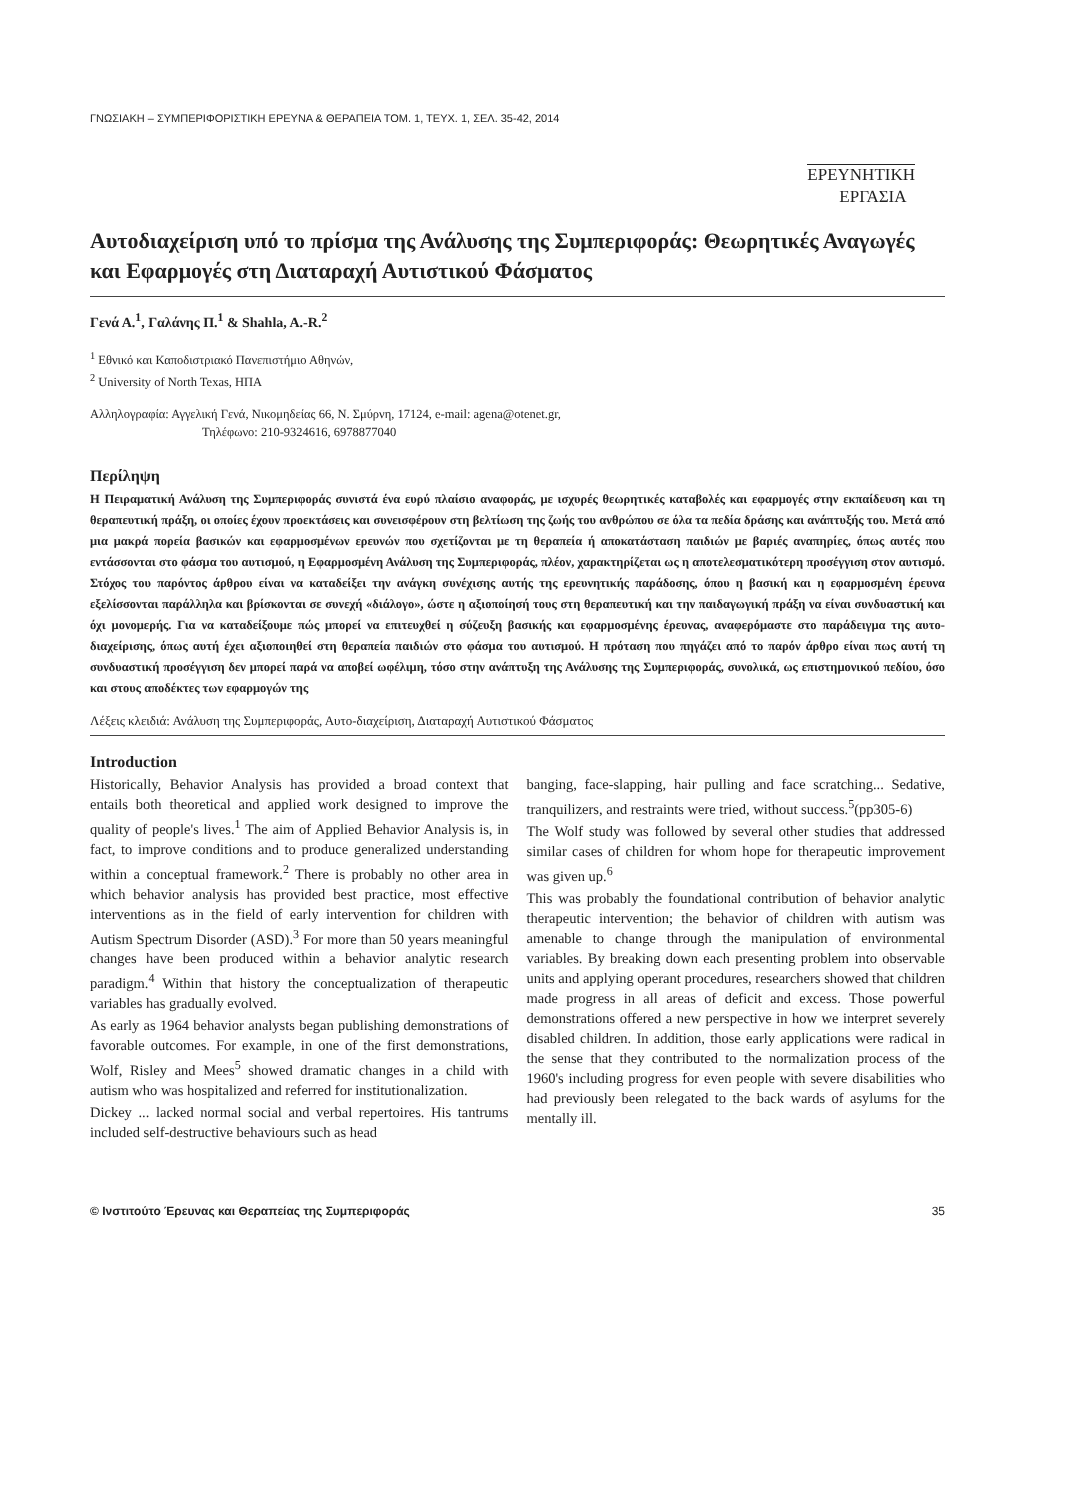ΓΝΩΣΙΑΚΗ – ΣΥΜΠΕΡΙΦΟΡΙΣΤΙΚΗ ΕΡΕΥΝΑ & ΘΕΡΑΠΕΙΑ ΤΟΜ. 1, ΤΕΥΧ. 1, ΣΕΛ. 35-42, 2014
ΕΡΕΥΝΗΤΙΚΗ
ΕΡΓΑΣΙΑ
Αυτοδιαχείριση υπό το πρίσμα της Ανάλυσης της Συμπεριφοράς: Θεωρητικές Αναγωγές και Εφαρμογές στη Διαταραχή Αυτιστικού Φάσματος
Γενά Α.<sup>1</sup>, Γαλάνης Π.<sup>1</sup> & Shahla, A.-R.<sup>2</sup>
<sup>1</sup> Εθνικό και Καποδιστριακό Πανεπιστήμιο Αθηνών,
<sup>2</sup> University of North Texas, ΗΠΑ
Αλληλογραφία: Αγγελική Γενά, Νικομηδείας 66, Ν. Σμύρνη, 17124, e-mail: agena@otenet.gr,
Τηλέφωνο: 210-9324616, 6978877040
Περίληψη
Η Πειραματική Ανάλυση της Συμπεριφοράς συνιστά ένα ευρύ πλαίσιο αναφοράς, με ισχυρές θεωρητικές καταβολές και εφαρμογές στην εκπαίδευση και τη θεραπευτική πράξη, οι οποίες έχουν προεκτάσεις και συνεισφέρουν στη βελτίωση της ζωής του ανθρώπου σε όλα τα πεδία δράσης και ανάπτυξής του. Μετά από μια μακρά πορεία βασικών και εφαρμοσμένων ερευνών που σχετίζονται με τη θεραπεία ή αποκατάσταση παιδιών με βαριές αναπηρίες, όπως αυτές που εντάσσονται στο φάσμα του αυτισμού, η Εφαρμοσμένη Ανάλυση της Συμπεριφοράς, πλέον, χαρακτηρίζεται ως η αποτελεσματικότερη προσέγγιση στον αυτισμό. Στόχος του παρόντος άρθρου είναι να καταδείξει την ανάγκη συνέχισης αυτής της ερευνητικής παράδοσης, όπου η βασική και η εφαρμοσμένη έρευνα εξελίσσονται παράλληλα και βρίσκονται σε συνεχή «διάλογο», ώστε η αξιοποίησή τους στη θεραπευτική και την παιδαγωγική πράξη να είναι συνδυαστική και όχι μονομερής. Για να καταδείξουμε πώς μπορεί να επιτευχθεί η σύζευξη βασικής και εφαρμοσμένης έρευνας, αναφερόμαστε στο παράδειγμα της αυτο-διαχείρισης, όπως αυτή έχει αξιοποιηθεί στη θεραπεία παιδιών στο φάσμα του αυτισμού. Η πρόταση που πηγάζει από το παρόν άρθρο είναι πως αυτή τη συνδυαστική προσέγγιση δεν μπορεί παρά να αποβεί ωφέλιμη, τόσο στην ανάπτυξη της Ανάλυσης της Συμπεριφοράς, συνολικά, ως επιστημονικού πεδίου, όσο και στους αποδέκτες των εφαρμογών της
Λέξεις κλειδιά: Ανάλυση της Συμπεριφοράς, Αυτο-διαχείριση, Διαταραχή Αυτιστικού Φάσματος
Introduction
Historically, Behavior Analysis has provided a broad context that entails both theoretical and applied work designed to improve the quality of people's lives.<sup>1</sup> The aim of Applied Behavior Analysis is, in fact, to improve conditions and to produce generalized understanding within a conceptual framework.<sup>2</sup> There is probably no other area in which behavior analysis has provided best practice, most effective interventions as in the field of early intervention for children with Autism Spectrum Disorder (ASD).<sup>3</sup> For more than 50 years meaningful changes have been produced within a behavior analytic research paradigm.<sup>4</sup> Within that history the conceptualization of therapeutic variables has gradually evolved.
As early as 1964 behavior analysts began publishing demonstrations of favorable outcomes. For example, in one of the first demonstrations, Wolf, Risley and Mees<sup>5</sup> showed dramatic changes in a child with autism who was hospitalized and referred for institutionalization.
Dickey ... lacked normal social and verbal repertoires. His tantrums included self-destructive behaviours such as head
banging, face-slapping, hair pulling and face scratching... Sedative, tranquilizers, and restraints were tried, without success.<sup>5</sup>(pp305-6)
The Wolf study was followed by several other studies that addressed similar cases of children for whom hope for therapeutic improvement was given up.<sup>6</sup>
This was probably the foundational contribution of behavior analytic therapeutic intervention; the behavior of children with autism was amenable to change through the manipulation of environmental variables. By breaking down each presenting problem into observable units and applying operant procedures, researchers showed that children made progress in all areas of deficit and excess. Those powerful demonstrations offered a new perspective in how we interpret severely disabled children. In addition, those early applications were radical in the sense that they contributed to the normalization process of the 1960's including progress for even people with severe disabilities who had previously been relegated to the back wards of asylums for the mentally ill.
© Ινστιτούτο Έρευνας και Θεραπείας της Συμπεριφοράς 35